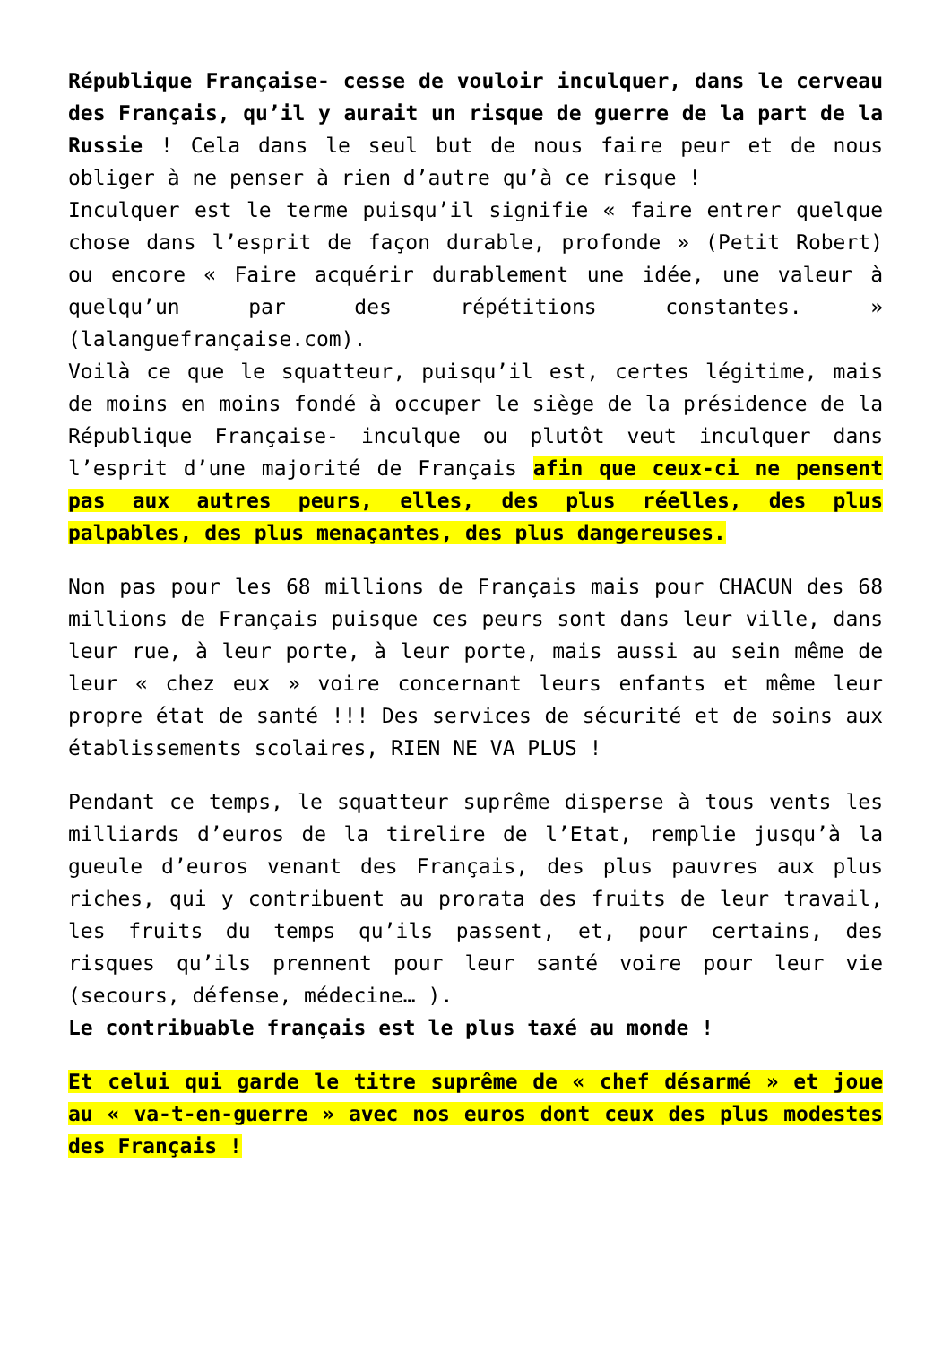République Française- cesse de vouloir inculquer, dans le cerveau des Français, qu’il y aurait un risque de guerre de la part de la Russie ! Cela dans le seul but de nous faire peur et de nous obliger à ne penser à rien d’autre qu’à ce risque !
Inculquer est le terme puisqu’il signifie « faire entrer quelque chose dans l’esprit de façon durable, profonde » (Petit Robert) ou encore « Faire acquérir durablement une idée, une valeur à quelqu’un par des répétitions constantes. » (lalanguefrançaise.com).
Voilà ce que le squatteur, puisqu’il est, certes légitime, mais de moins en moins fondé à occuper le siège de la présidence de la République Française- inculque ou plutôt veut inculquer dans l’esprit d’une majorité de Français afin que ceux-ci ne pensent pas aux autres peurs, elles, des plus réelles, des plus palpables, des plus menaçantes, des plus dangereuses.
Non pas pour les 68 millions de Français mais pour CHACUN des 68 millions de Français puisque ces peurs sont dans leur ville, dans leur rue, à leur porte, à leur porte, mais aussi au sein même de leur « chez eux » voire concernant leurs enfants et même leur propre état de santé !!! Des services de sécurité et de soins aux établissements scolaires, RIEN NE VA PLUS !
Pendant ce temps, le squatteur suprême disperse à tous vents les milliards d’euros de la tirelire de l’Etat, remplie jusqu’à la gueule d’euros venant des Français, des plus pauvres aux plus riches, qui y contribuent au prorata des fruits de leur travail, les fruits du temps qu’ils passent, et, pour certains, des risques qu’ils prennent pour leur santé voire pour leur vie (secours, défense, médecine… ).
Le contribuable français est le plus taxé au monde !
Et celui qui garde le titre suprême de « chef désarmé » et joue au « va-t-en-guerre » avec nos euros dont ceux des plus modestes des Français !